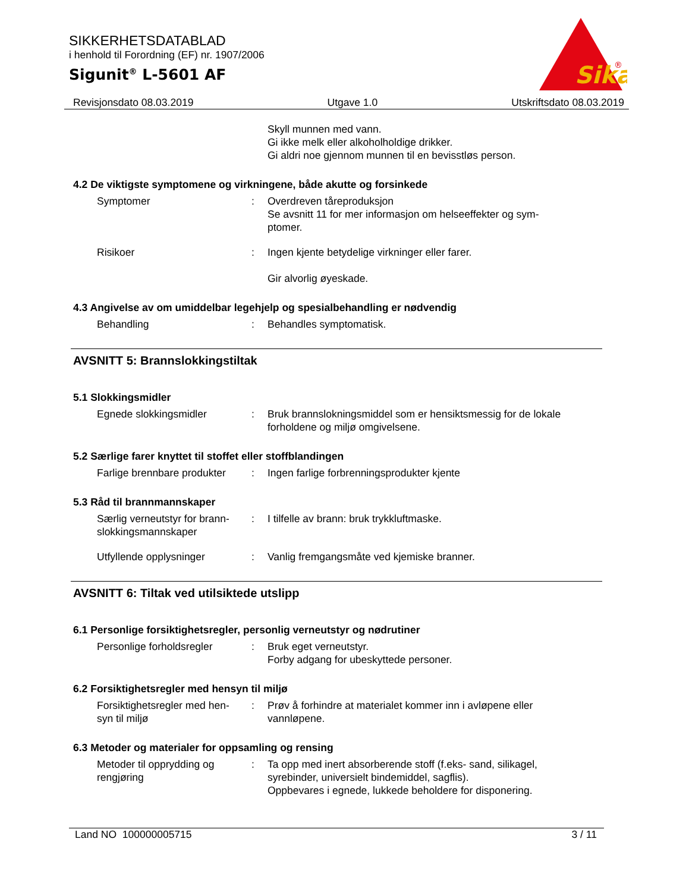SIKKERHETSDATABLAD
i henhold til Forordning (EF) nr. 1907/2006
Sigunit<sup>®</sup> L-5601 AF
Sika
®
Revisjonsdato 08.03.2019 Utgave 1.0 Utskriftsdato 08.03.2019
Skyll munnen med vann.
Gi ikke melk eller alkoholholdige drikker.
Gi aldri noe gjennom munnen til en bevisstløs person.
4.2 De viktigste symptomene og virkningene, både akutte og forsinkede
Symptomer : Overdreven tåreproduksjon
Se avsnitt 11 for mer informasjon om helseeffekter og sym-
ptomer.
Risikoer : Ingen kjente betydelige virkninger eller farer.
Gir alvorlig øyeskade.
4.3 Angivelse av om umiddelbar legehjelp og spesialbehandling er nødvendig
Behandling : Behandles symptomatisk.
AVSNITT 5: Brannslokkingstiltak
5.1 Slokkingsmidler
Egnede slokkingsmidler : Bruk brannslokningsmiddel som er hensiktsmessig for de lokale forholdene og miljø omgivelsene.
5.2 Særlige farer knyttet til stoffet eller stoffblandingen
Farlige brennbare produkter
: Ingen farlige forbrenningsprodukter kjente
5.3 Råd til brannmannskaper
Særlig verneutstyr for brann-
slokkingsmannskaper
: I tilfelle av brann: bruk trykkluftmaske.
Utfyllende opplysninger : Vanlig fremgangsmåte ved kjemiske branner.
AVSNITT 6: Tiltak ved utilsiktede utslipp
6.1 Personlige forsiktighetsregler, personlig verneutstyr og nødrutiner
Personlige forholdsregler
: Bruk eget verneutstyr.
Forby adgang for ubeskyttede personer.
6.2 Forsiktighetsregler med hensyn til miljø
Forsiktighetsregler med hen-
syn til miljø
: Prøv å forhindre at materialet kommer inn i avløpene eller vannløpene.
6.3 Metoder og materialer for oppsamling og rensing
Metoder til opprydding og
rengjøring
: Ta opp med inert absorberende stoff (f.eks- sand, silikagel, syrebinder, universielt bindemiddel, sagflis).
Oppbevares i egnede, lukkede beholdere for disponering.
Land NO 100000005715 3 / 11